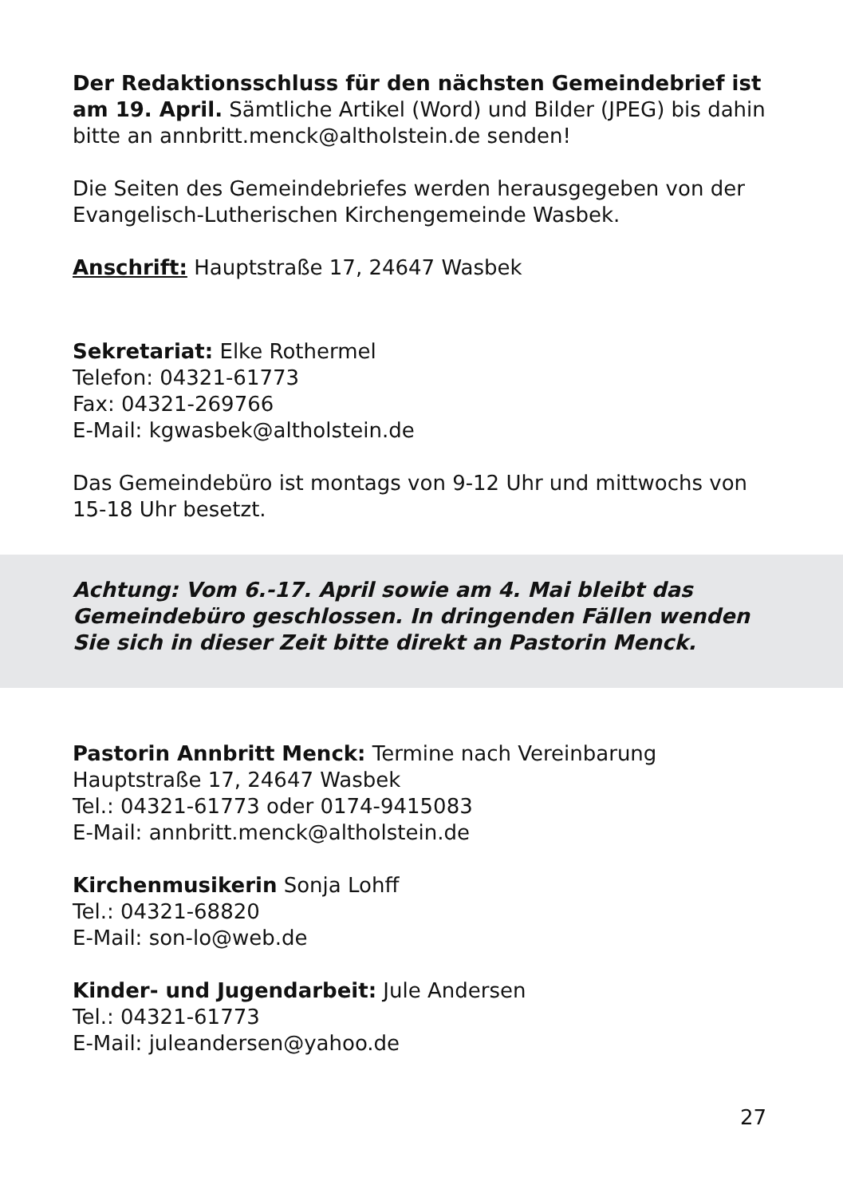Der Redaktionsschluss für den nächsten Gemeindebrief ist am 19. April. Sämtliche Artikel (Word) und Bilder (JPEG) bis dahin bitte an annbritt.menck@altholstein.de senden!
Die Seiten des Gemeindebriefes werden herausgegeben von der Evangelisch-Lutherischen Kirchengemeinde Wasbek.
Anschrift: Hauptstraße 17, 24647 Wasbek
Sekretariat: Elke Rothermel
Telefon: 04321-61773
Fax: 04321-269766
E-Mail: kgwasbek@altholstein.de
Das Gemeindebüro ist montags von 9-12 Uhr und mittwochs von 15-18 Uhr besetzt.
Achtung: Vom 6.-17. April sowie am 4. Mai bleibt das Gemeindebüro geschlossen. In dringenden Fällen wenden Sie sich in dieser Zeit bitte direkt an Pastorin Menck.
Pastorin Annbritt Menck: Termine nach Vereinbarung
Hauptstraße 17, 24647 Wasbek
Tel.: 04321-61773 oder 0174-9415083
E-Mail: annbritt.menck@altholstein.de
Kirchenmusikerin Sonja Lohff
Tel.: 04321-68820
E-Mail: son-lo@web.de
Kinder- und Jugendarbeit: Jule Andersen
Tel.: 04321-61773
E-Mail: juleandersen@yahoo.de
27